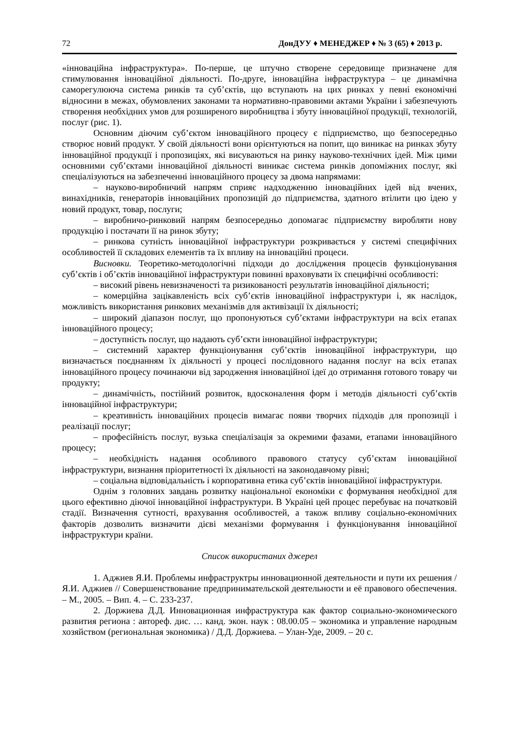72 ДонДУУ ♦ МЕНЕДЖЕР ♦ № 3 (65) ♦ 2013 р.
«інноваційна інфраструктура». По-перше, це штучно створене середовище призначене для стимулювання інноваційної діяльності. По-друге, інноваційна інфраструктура – це динамічна саморегулююча система ринків та суб’єктів, що вступають на цих ринках у певні економічні відносини в межах, обумовлених законами та нормативно-правовими актами України і забезпечують створення необхідних умов для розширеного виробництва і збуту інноваційної продукції, технологій, послуг (рис. 1).
Основним діючим суб’єктом інноваційного процесу є підприємство, що безпосередньо створює новий продукт. У своїй діяльності вони орієнтуються на попит, що виникає на ринках збуту інноваційної продукції і пропозиціях, які висуваються на ринку науково-технічних ідей. Між цими основними суб’єктами інноваційної діяльності виникає система ринків допоміжних послуг, які спеціалізуються на забезпеченні інноваційного процесу за двома напрямами:
– науково-виробничий напрям сприяє надходженню інноваційних ідей від вчених, винахідників, генераторів інноваційних пропозицій до підприємства, здатного втілити цю ідею у новий продукт, товар, послуги;
– виробничо-ринковий напрям безпосередньо допомагає підприємству виробляти нову продукцію і постачати її на ринок збуту;
– ринкова сутність інноваційної інфраструктури розкривається у системі специфічних особливостей її складових елементів та їх впливу на інноваційні процеси.
Висновки. Теоретико-методологічні підходи до дослідження процесів функціонування суб’єктів і об’єктів інноваційної інфраструктури повинні враховувати їх специфічні особливості:
– високий рівень невизначеності та ризикованості результатів інноваційної діяльності;
– комерційна зацікавленість всіх суб’єктів інноваційної інфраструктури і, як наслідок, можливість використання ринкових механізмів для активізації їх діяльності;
– широкий діапазон послуг, що пропонуються суб’єктами інфраструктури на всіх етапах інноваційного процесу;
– доступність послуг, що надають суб’єкти інноваційної інфраструктури;
– системний характер функціонування суб’єктів інноваційної інфраструктури, що визначається поєднанням їх діяльності у процесі послідовного надання послуг на всіх етапах інноваційного процесу починаючи від зародження інноваційної ідеї до отримання готового товару чи продукту;
– динамічність, постійний розвиток, вдосконалення форм і методів діяльності суб’єктів інноваційної інфраструктури;
– креативність інноваційних процесів вимагає появи творчих підходів для пропозиції і реалізації послуг;
– професійність послуг, вузька спеціалізація за окремими фазами, етапами інноваційного процесу;
– необхідність надання особливого правового статусу суб’єктам інноваційної інфраструктури, визнання пріоритетності їх діяльності на законодавчому рівні;
– соціальна відповідальність і корпоративна етика суб’єктів інноваційної інфраструктури.
Однім з головних завдань розвитку національної економіки є формування необхідної для цього ефективно діючої інноваційної інфраструктури. В Україні цей процес перебуває на початковій стадії. Визначення сутності, врахування особливостей, а також впливу соціально-економічних факторів дозволить визначити дієві механізми формування і функціонування інноваційної інфраструктури країни.
Список використаних джерел
1. Аджиев Я.И. Проблемы инфраструктры инновационной деятельности и пути их решения / Я.И. Аджиев // Совершенствование предпринимательской деятельности и её правового обеспечения. – М., 2005. – Вип. 4. – С. 233-237.
2. Доржиева Д.Д. Инновационная инфраструктура как фактор социально-экономического развития региона : автореф. дис. … канд. экон. наук : 08.00.05 – экономика и управление народным хозяйством (региональная экономика) / Д.Д. Доржиева. – Улан-Уде, 2009. – 20 с.